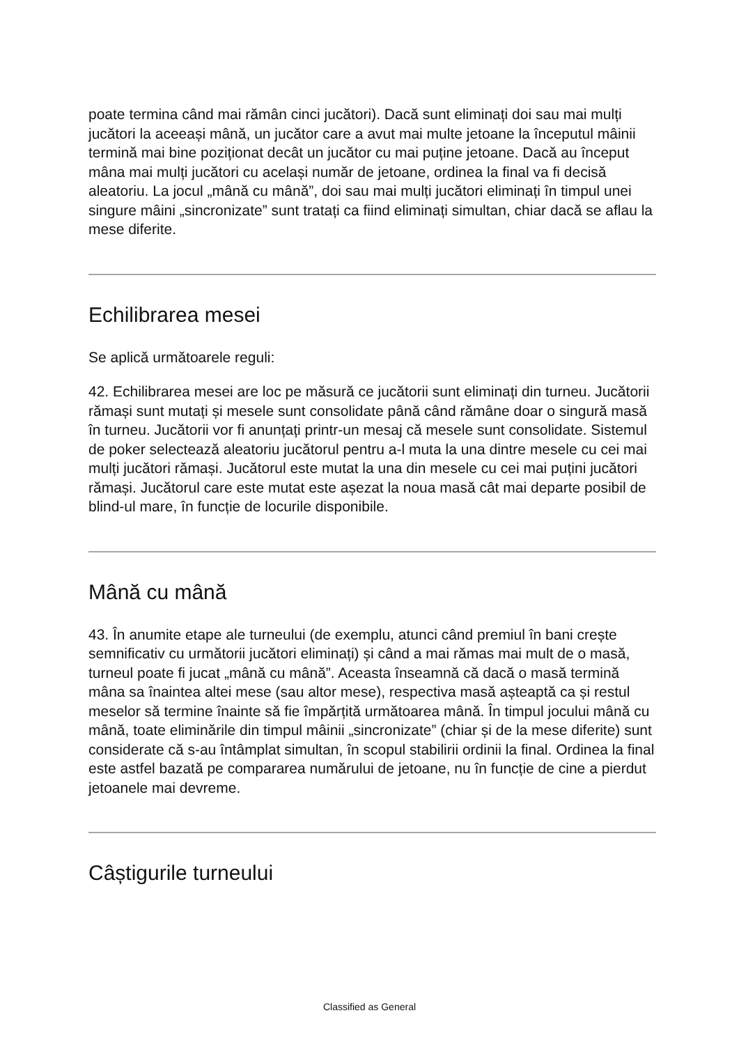poate termina când mai rămân cinci jucători). Dacă sunt eliminați doi sau mai mulți jucători la aceeași mână, un jucător care a avut mai multe jetoane la începutul mâinii termină mai bine poziționat decât un jucător cu mai puține jetoane. Dacă au început mâna mai mulți jucători cu același număr de jetoane, ordinea la final va fi decisă aleatoriu. La jocul „mână cu mână”, doi sau mai mulți jucători eliminați în timpul unei singure mâini „sincronizate” sunt tratați ca fiind eliminați simultan, chiar dacă se aflau la mese diferite.
Echilibrarea mesei
Se aplică următoarele reguli:
42. Echilibrarea mesei are loc pe măsură ce jucătorii sunt eliminați din turneu. Jucătorii rămași sunt mutați și mesele sunt consolidate până când rămâne doar o singură masă în turneu. Jucătorii vor fi anunțați printr-un mesaj că mesele sunt consolidate. Sistemul de poker selectează aleatoriu jucătorul pentru a-l muta la una dintre mesele cu cei mai mulți jucători rămași. Jucătorul este mutat la una din mesele cu cei mai puțini jucători rămași. Jucătorul care este mutat este așezat la noua masă cât mai departe posibil de blind-ul mare, în funcție de locurile disponibile.
Mână cu mână
43. În anumite etape ale turneului (de exemplu, atunci când premiul în bani crește semnificativ cu următorii jucători eliminați) și când a mai rămas mai mult de o masă, turneul poate fi jucat „mână cu mână”. Aceasta înseamnă că dacă o masă termină mâna sa înaintea altei mese (sau altor mese), respectiva masă așteaptă ca și restul meselor să termine înainte să fie împărțită următoarea mână. În timpul jocului mână cu mână, toate eliminările din timpul mâinii „sincronizate” (chiar și de la mese diferite) sunt considerate că s-au întâmplat simultan, în scopul stabilirii ordinii la final. Ordinea la final este astfel bazată pe compararea numărului de jetoane, nu în funcție de cine a pierdut jetoanele mai devreme.
Câștigurile turneului
Classified as General